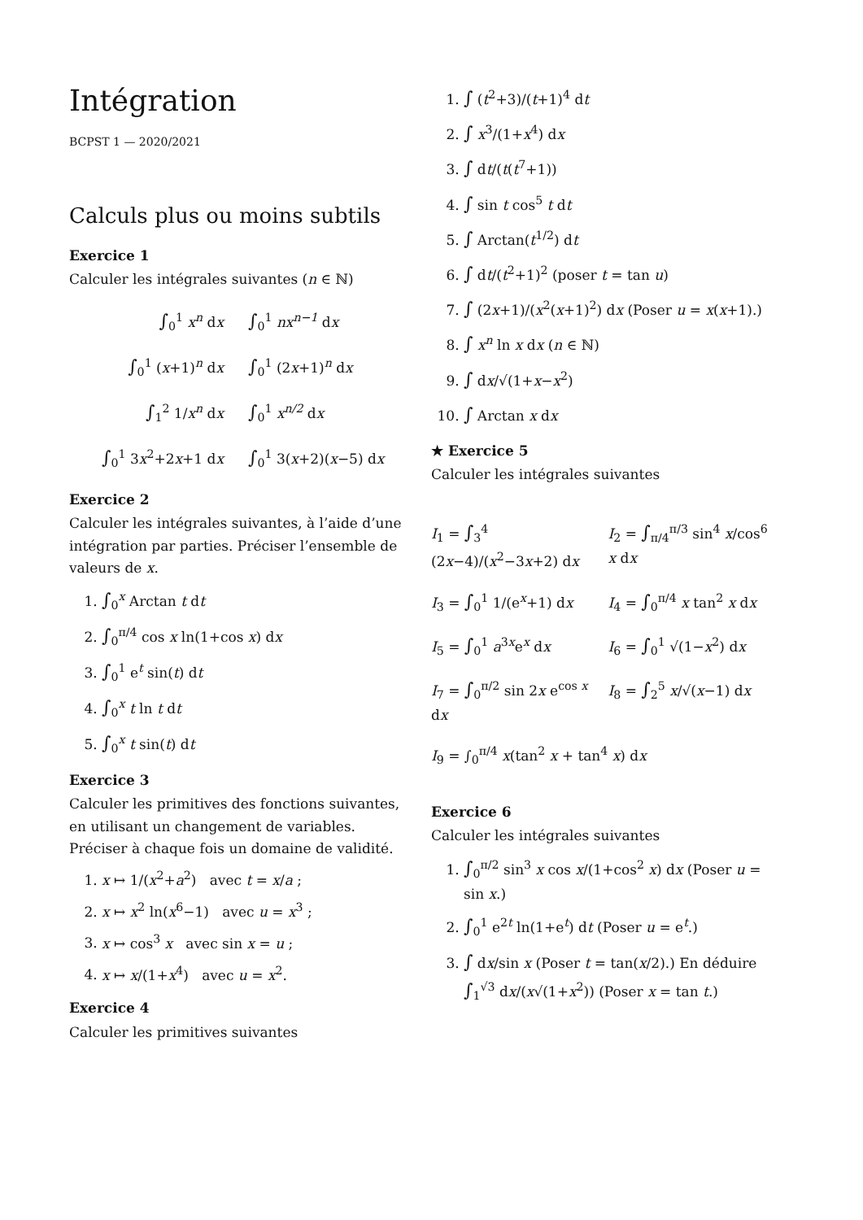Intégration
BCPST 1 — 2020/2021
Calculs plus ou moins subtils
Exercice 1
Calculer les intégrales suivantes (n ∈ ℕ)
∫<sub>0</sub><sup>1</sup> x<sup>n</sup> dx
∫<sub>0</sub><sup>1</sup> nx<sup>n−1</sup> dx
∫<sub>0</sub><sup>1</sup> (x+1)<sup>n</sup> dx
∫<sub>0</sub><sup>1</sup> (2x+1)<sup>n</sup> dx
∫<sub>1</sub><sup>2</sup> 1/x<sup>n</sup> dx
∫<sub>0</sub><sup>1</sup> x<sup>n/2</sup> dx
∫<sub>0</sub><sup>1</sup> 3x<sup>2</sup>+2x+1 dx
∫<sub>0</sub><sup>1</sup> 3(x+2)(x−5) dx
Exercice 2
Calculer les intégrales suivantes, à l’aide d’une intégration par parties. Préciser l’ensemble de valeurs de x.
1. ∫<sub>0</sub><sup>x</sup> Arctan t dt
2. ∫<sub>0</sub><sup>π/4</sup> cos x ln(1+cos x) dx
3. ∫<sub>0</sub><sup>1</sup> e<sup>t</sup> sin(t) dt
4. ∫<sub>0</sub><sup>x</sup> t ln t dt
5. ∫<sub>0</sub><sup>x</sup> t sin(t) dt
Exercice 3
Calculer les primitives des fonctions suivantes, en utilisant un changement de variables. Préciser à chaque fois un domaine de validité.
1. x ↦ 1/(x<sup>2</sup>+a<sup>2</sup>) avec t = x/a ;
2. x ↦ x<sup>2</sup> ln(x<sup>6</sup>−1) avec u = x<sup>3</sup> ;
3. x ↦ cos<sup>3</sup> x avec sin x = u ;
4. x ↦ x/(1+x<sup>4</sup>) avec u = x<sup>2</sup>.
Exercice 4
Calculer les primitives suivantes
1. ∫ (t<sup>2</sup>+3)/(t+1)<sup>4</sup> dt
2. ∫ x<sup>3</sup>/(1+x<sup>4</sup>) dx
3. ∫ dt/(t(t<sup>7</sup>+1))
4. ∫ sin t cos<sup>5</sup> t dt
5. ∫ Arctan(t<sup>1/2</sup>) dt
6. ∫ dt/(t<sup>2</sup>+1)<sup>2</sup> (poser t = tan u)
7. ∫ (2x+1)/(x<sup>2</sup>(x+1)<sup>2</sup>) dx (Poser u = x(x+1).)
8. ∫ x<sup>n</sup> ln x dx (n ∈ ℕ)
9. ∫ dx/√(1+x−x<sup>2</sup>)
10. ∫ Arctan x dx
★ Exercice 5
Calculer les intégrales suivantes
I<sub>1</sub> = ∫<sub>3</sub><sup>4</sup> (2x−4)/(x<sup>2</sup>−3x+2) dx
I<sub>2</sub> = ∫<sub>π/4</sub><sup>π/3</sup> sin<sup>4</sup> x/cos<sup>6</sup> x dx
I<sub>3</sub> = ∫<sub>0</sub><sup>1</sup> 1/(e<sup>x</sup>+1) dx
I<sub>4</sub> = ∫<sub>0</sub><sup>π/4</sup> x tan<sup>2</sup> x dx
I<sub>5</sub> = ∫<sub>0</sub><sup>1</sup> a<sup>3x</sup>e<sup>x</sup> dx
I<sub>6</sub> = ∫<sub>0</sub><sup>1</sup> √(1−x<sup>2</sup>) dx
I<sub>7</sub> = ∫<sub>0</sub><sup>π/2</sup> sin 2x e<sup>cos x</sup> dx
I<sub>8</sub> = ∫<sub>2</sub><sup>5</sup> x/√(x−1) dx
I<sub>9</sub> = ∫<sub>0</sub><sup>π/4</sup> x(tan<sup>2</sup> x + tan<sup>4</sup> x) dx
Exercice 6
Calculer les intégrales suivantes
1. ∫<sub>0</sub><sup>π/2</sup> sin<sup>3</sup> x cos x/(1+cos<sup>2</sup> x) dx (Poser u = sin x.)
2. ∫<sub>0</sub><sup>1</sup> e<sup>2t</sup> ln(1+e<sup>t</sup>) dt (Poser u = e<sup>t</sup>.)
3. ∫ dx/sin x (Poser t = tan(x/2).) En déduire
∫<sub>1</sub><sup>√3</sup> dx/(x√(1+x<sup>2</sup>)) (Poser x = tan t.)